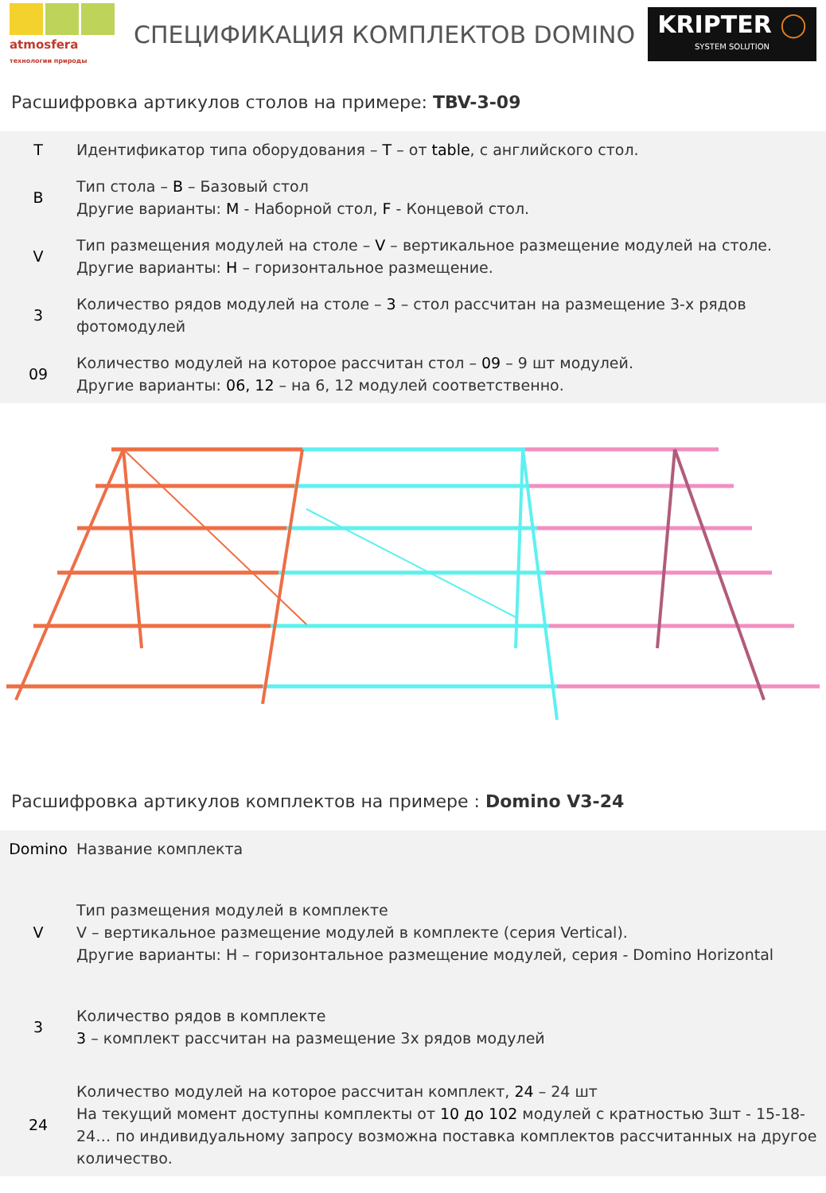atmosfera технологии природы
СПЕЦИФИКАЦИЯ КОМПЛЕКТОВ DOMINO
KRIPTER ◯
SYSTEM SOLUTION
Расшифровка артикулов столов на примере: TBV-3-09
| T | Идентификатор типа оборудования – T – от table , с английского стол. |
| B | Тип стола – B – Базовый стол Другие варианты: M - Наборной стол, F - Концевой стол. |
| V | Тип размещения модулей на столе – V – вертикальное размещение модулей на столе. Другие варианты: H – горизонтальное размещение. |
| 3 | Количество рядов модулей на столе – 3 – стол рассчитан на размещение 3-х рядов фотомодулей |
| 09 | Количество модулей на которое рассчитан стол – 09 – 9 шт модулей. Другие варианты: 06, 12 – на 6, 12 модулей соответственно. |
Расшифровка артикулов комплектов на примере : Domino V3-24
| Domino | Название комплекта |
| V | Тип размещения модулей в комплекте V – вертикальное размещение модулей в комплекте (серия Vertical). Другие варианты: H – горизонтальное размещение модулей, серия - Domino Horizontal |
| 3 | Количество рядов в комплекте 3 – комплект рассчитан на размещение 3х рядов модулей |
| 24 | Количество модулей на которое рассчитан комплект, 24 – 24 шт На текущий момент доступны комплекты от 10 до 102 модулей с кратностью 3шт - 15-18-24… по индивидуальному запросу возможна поставка комплектов рассчитанных на другое количество. |